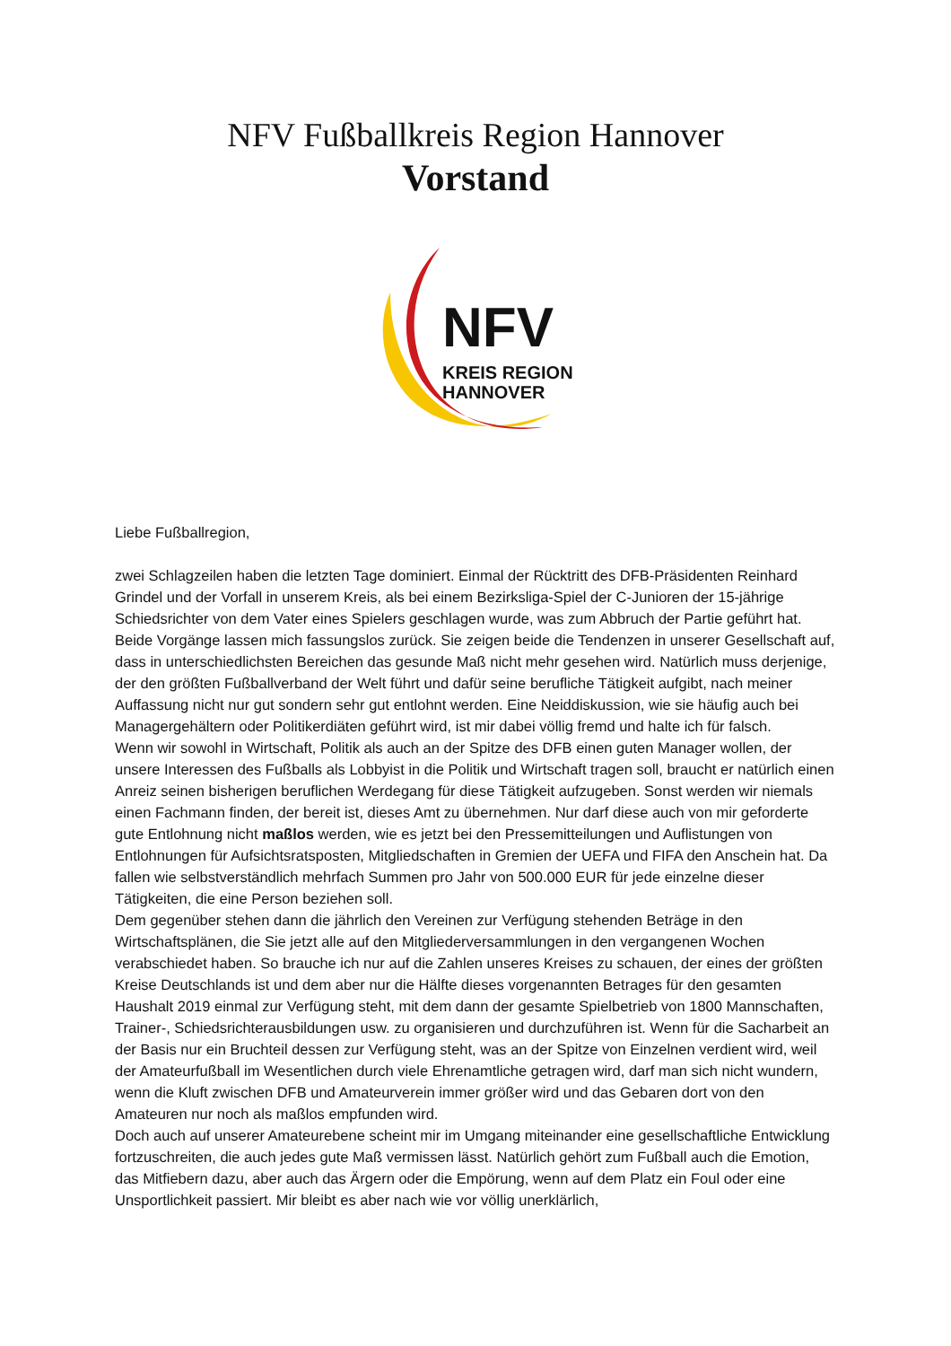NFV Fußballkreis Region Hannover
Vorstand
NFV
KREIS REGION
HANNOVER
Liebe Fußballregion,
zwei Schlagzeilen haben die letzten Tage dominiert. Einmal der Rücktritt des DFB-Präsidenten Reinhard Grindel und der Vorfall in unserem Kreis, als bei einem Bezirksliga-Spiel der C-Junioren der 15-jährige Schiedsrichter von dem Vater eines Spielers geschlagen wurde, was zum Abbruch der Partie geführt hat.
Beide Vorgänge lassen mich fassungslos zurück. Sie zeigen beide die Tendenzen in unserer Gesellschaft auf, dass in unterschiedlichsten Bereichen das gesunde Maß nicht mehr gesehen wird. Natürlich muss derjenige, der den größten Fußballverband der Welt führt und dafür seine berufliche Tätigkeit aufgibt, nach meiner Auffassung nicht nur gut sondern sehr gut entlohnt werden. Eine Neiddiskussion, wie sie häufig auch bei Managergehältern oder Politikerdiäten geführt wird, ist mir dabei völlig fremd und halte ich für falsch.
Wenn wir sowohl in Wirtschaft, Politik als auch an der Spitze des DFB einen guten Manager wollen, der unsere Interessen des Fußballs als Lobbyist in die Politik und Wirtschaft tragen soll, braucht er natürlich einen Anreiz seinen bisherigen beruflichen Werdegang für diese Tätigkeit aufzugeben. Sonst werden wir niemals einen Fachmann finden, der bereit ist, dieses Amt zu übernehmen. Nur darf diese auch von mir geforderte gute Entlohnung nicht maßlos werden, wie es jetzt bei den Pressemitteilungen und Auflistungen von Entlohnungen für Aufsichtsratsposten, Mitgliedschaften in Gremien der UEFA und FIFA den Anschein hat. Da fallen wie selbstverständlich mehrfach Summen pro Jahr von 500.000 EUR für jede einzelne dieser Tätigkeiten, die eine Person beziehen soll.
Dem gegenüber stehen dann die jährlich den Vereinen zur Verfügung stehenden Beträge in den Wirtschaftsplänen, die Sie jetzt alle auf den Mitgliederversammlungen in den vergangenen Wochen verabschiedet haben. So brauche ich nur auf die Zahlen unseres Kreises zu schauen, der eines der größten Kreise Deutschlands ist und dem aber nur die Hälfte dieses vorgenannten Betrages für den gesamten Haushalt 2019 einmal zur Verfügung steht, mit dem dann der gesamte Spielbetrieb von 1800 Mannschaften, Trainer-, Schiedsrichterausbildungen usw. zu organisieren und durchzuführen ist. Wenn für die Sacharbeit an der Basis nur ein Bruchteil dessen zur Verfügung steht, was an der Spitze von Einzelnen verdient wird, weil der Amateurfußball im Wesentlichen durch viele Ehrenamtliche getragen wird, darf man sich nicht wundern, wenn die Kluft zwischen DFB und Amateurverein immer größer wird und das Gebaren dort von den Amateuren nur noch als maßlos empfunden wird.
Doch auch auf unserer Amateurebene scheint mir im Umgang miteinander eine gesellschaftliche Entwicklung fortzuschreiten, die auch jedes gute Maß vermissen lässt. Natürlich gehört zum Fußball auch die Emotion, das Mitfiebern dazu, aber auch das Ärgern oder die Empörung, wenn auf dem Platz ein Foul oder eine Unsportlichkeit passiert. Mir bleibt es aber nach wie vor völlig unerklärlich,